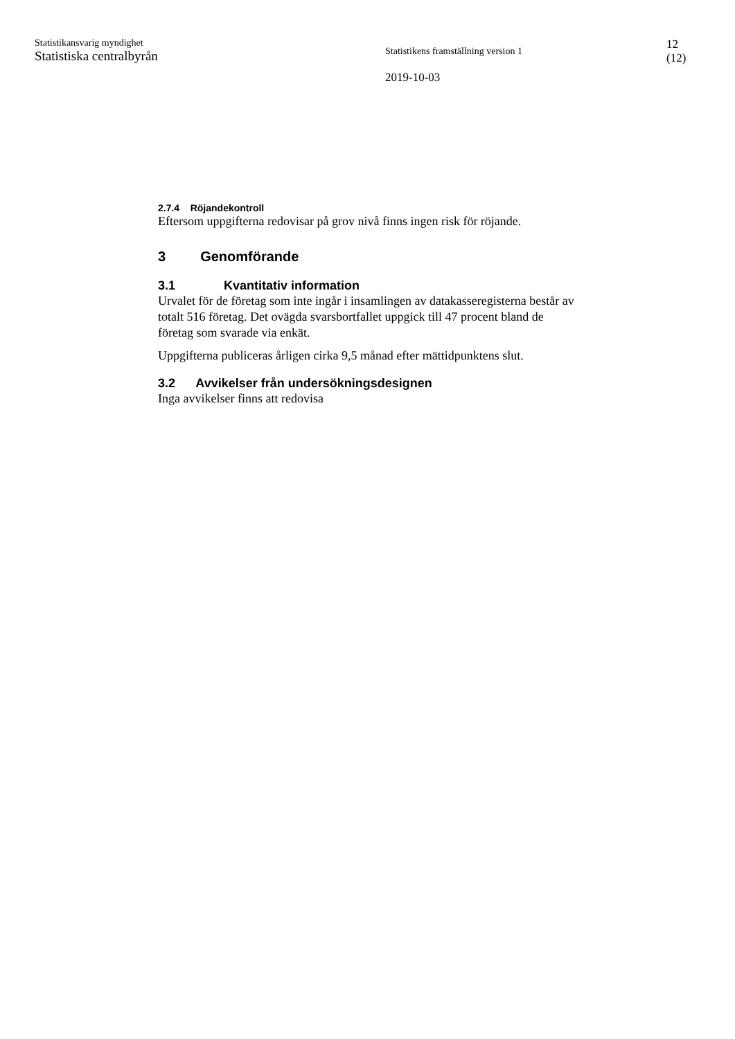Statistikansvarig myndighet
Statistiska centralbyrån
Statistikens framställning version 1
2019-10-03
12
(12)
2.7.4 Röjandekontroll
Eftersom uppgifterna redovisar på grov nivå finns ingen risk för röjande.
3 Genomförande
3.1 Kvantitativ information
Urvalet för de företag som inte ingår i insamlingen av datakasseregisterna består av totalt 516 företag. Det ovägda svarsbortfallet uppgick till 47 procent bland de företag som svarade via enkät.
Uppgifterna publiceras årligen cirka 9,5 månad efter mättidpunktens slut.
3.2 Avvikelser från undersökningsdesignen
Inga avvikelser finns att redovisa